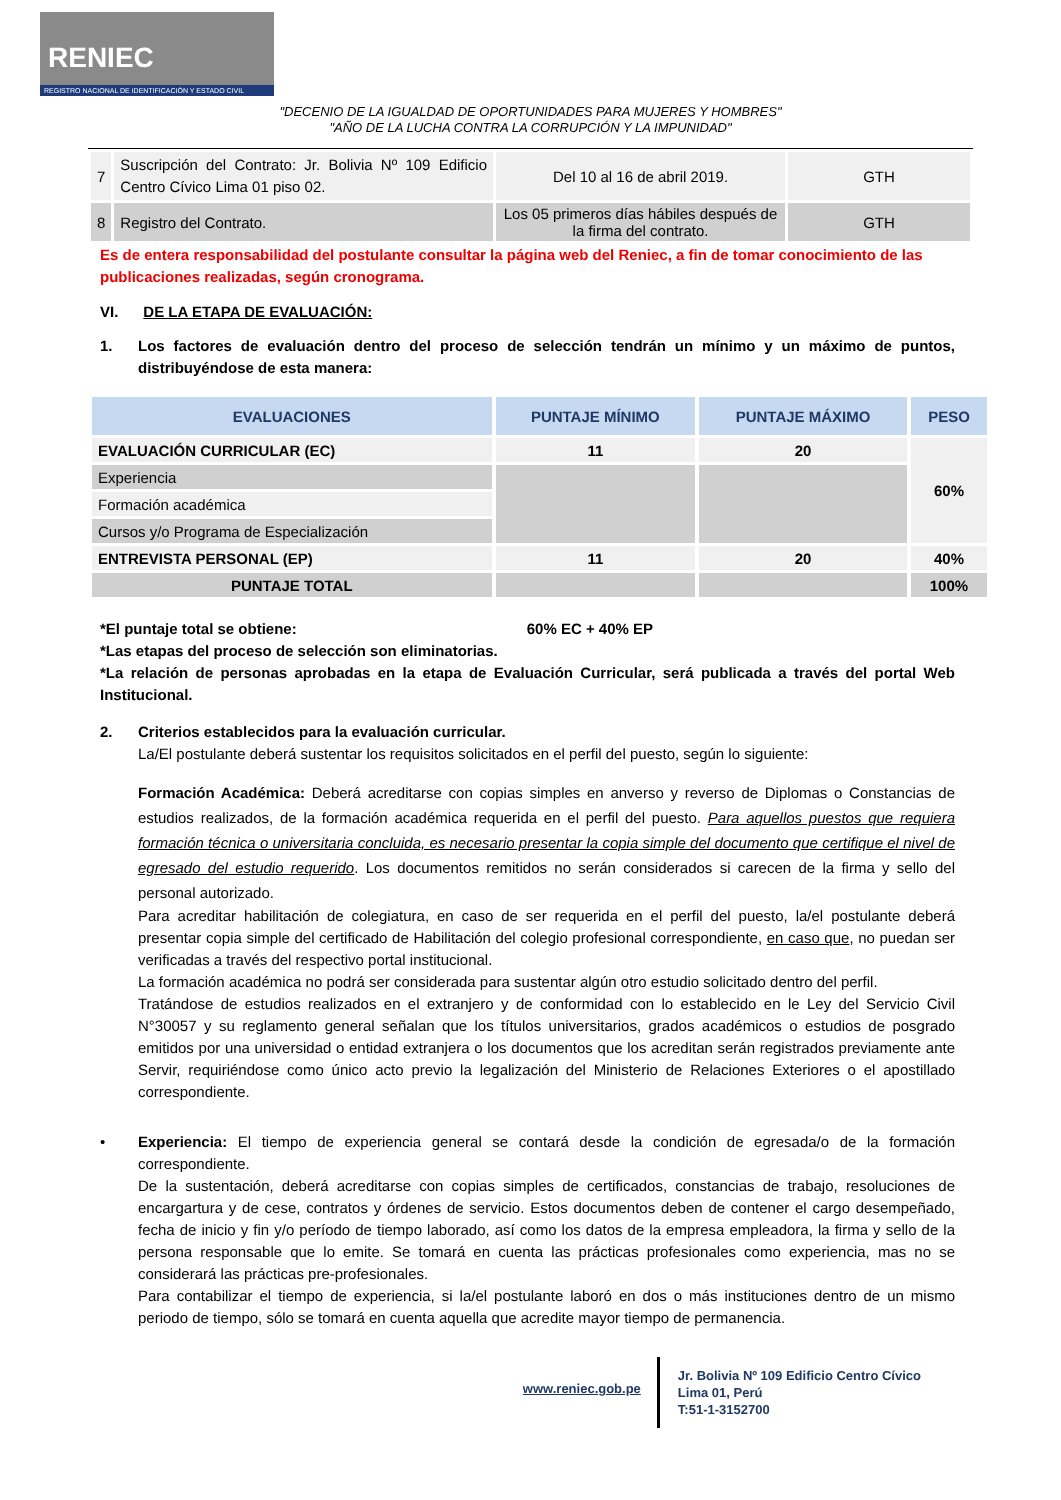RENIEC
REGISTRO NACIONAL DE IDENTIFICACIÓN Y ESTADO CIVIL
"DECENIO DE LA IGUALDAD DE OPORTUNIDADES PARA MUJERES Y HOMBRES"
"AÑO DE LA LUCHA CONTRA LA CORRUPCIÓN Y LA IMPUNIDAD"
| 7 | Suscripción del Contrato: Jr. Bolivia Nº 109 Edificio Centro Cívico Lima 01 piso 02. | Del 10 al 16 de abril 2019. | GTH |
| 8 | Registro del Contrato. | Los 05 primeros días hábiles después de la firma del contrato. | GTH |
Es de entera responsabilidad del postulante consultar la página web del Reniec, a fin de tomar conocimiento de las publicaciones realizadas, según cronograma.
VI. DE LA ETAPA DE EVALUACIÓN:
1. Los factores de evaluación dentro del proceso de selección tendrán un mínimo y un máximo de puntos, distribuyéndose de esta manera:
| EVALUACIONES | PUNTAJE MÍNIMO | PUNTAJE MÁXIMO | PESO |
| --- | --- | --- | --- |
| EVALUACIÓN CURRICULAR (EC) | 11 | 20 | 60% |
| Experiencia | | | |
| Formación académica | | | |
| Cursos y/o Programa de Especialización | | | |
| ENTREVISTA PERSONAL (EP) | 11 | 20 | 40% |
| PUNTAJE TOTAL | | | 100% |
*El puntaje total se obtiene: 60% EC + 40% EP
*Las etapas del proceso de selección son eliminatorias.
*La relación de personas aprobadas en la etapa de Evaluación Curricular, será publicada a través del portal Web Institucional.
2. Criterios establecidos para la evaluación curricular.
La/El postulante deberá sustentar los requisitos solicitados en el perfil del puesto, según lo siguiente:
Formación Académica: Deberá acreditarse con copias simples en anverso y reverso de Diplomas o Constancias de estudios realizados, de la formación académica requerida en el perfil del puesto. Para aquellos puestos que requiera formación técnica o universitaria concluida, es necesario presentar la copia simple del documento que certifique el nivel de egresado del estudio requerido. Los documentos remitidos no serán considerados si carecen de la firma y sello del personal autorizado.
Para acreditar habilitación de colegiatura, en caso de ser requerida en el perfil del puesto, la/el postulante deberá presentar copia simple del certificado de Habilitación del colegio profesional correspondiente, en caso que, no puedan ser verificadas a través del respectivo portal institucional.
La formación académica no podrá ser considerada para sustentar algún otro estudio solicitado dentro del perfil.
Tratándose de estudios realizados en el extranjero y de conformidad con lo establecido en le Ley del Servicio Civil N°30057 y su reglamento general señalan que los títulos universitarios, grados académicos o estudios de posgrado emitidos por una universidad o entidad extranjera o los documentos que los acreditan serán registrados previamente ante Servir, requiriéndose como único acto previo la legalización del Ministerio de Relaciones Exteriores o el apostillado correspondiente.
• Experiencia: El tiempo de experiencia general se contará desde la condición de egresada/o de la formación correspondiente.
De la sustentación, deberá acreditarse con copias simples de certificados, constancias de trabajo, resoluciones de encargartura y de cese, contratos y órdenes de servicio. Estos documentos deben de contener el cargo desempeñado, fecha de inicio y fin y/o período de tiempo laborado, así como los datos de la empresa empleadora, la firma y sello de la persona responsable que lo emite. Se tomará en cuenta las prácticas profesionales como experiencia, mas no se considerará las prácticas pre-profesionales.
Para contabilizar el tiempo de experiencia, si la/el postulante laboró en dos o más instituciones dentro de un mismo periodo de tiempo, sólo se tomará en cuenta aquella que acredite mayor tiempo de permanencia.
www.reniec.gob.pe
Jr. Bolivia Nº 109 Edificio Centro Cívico
Lima 01, Perú
T:51-1-3152700